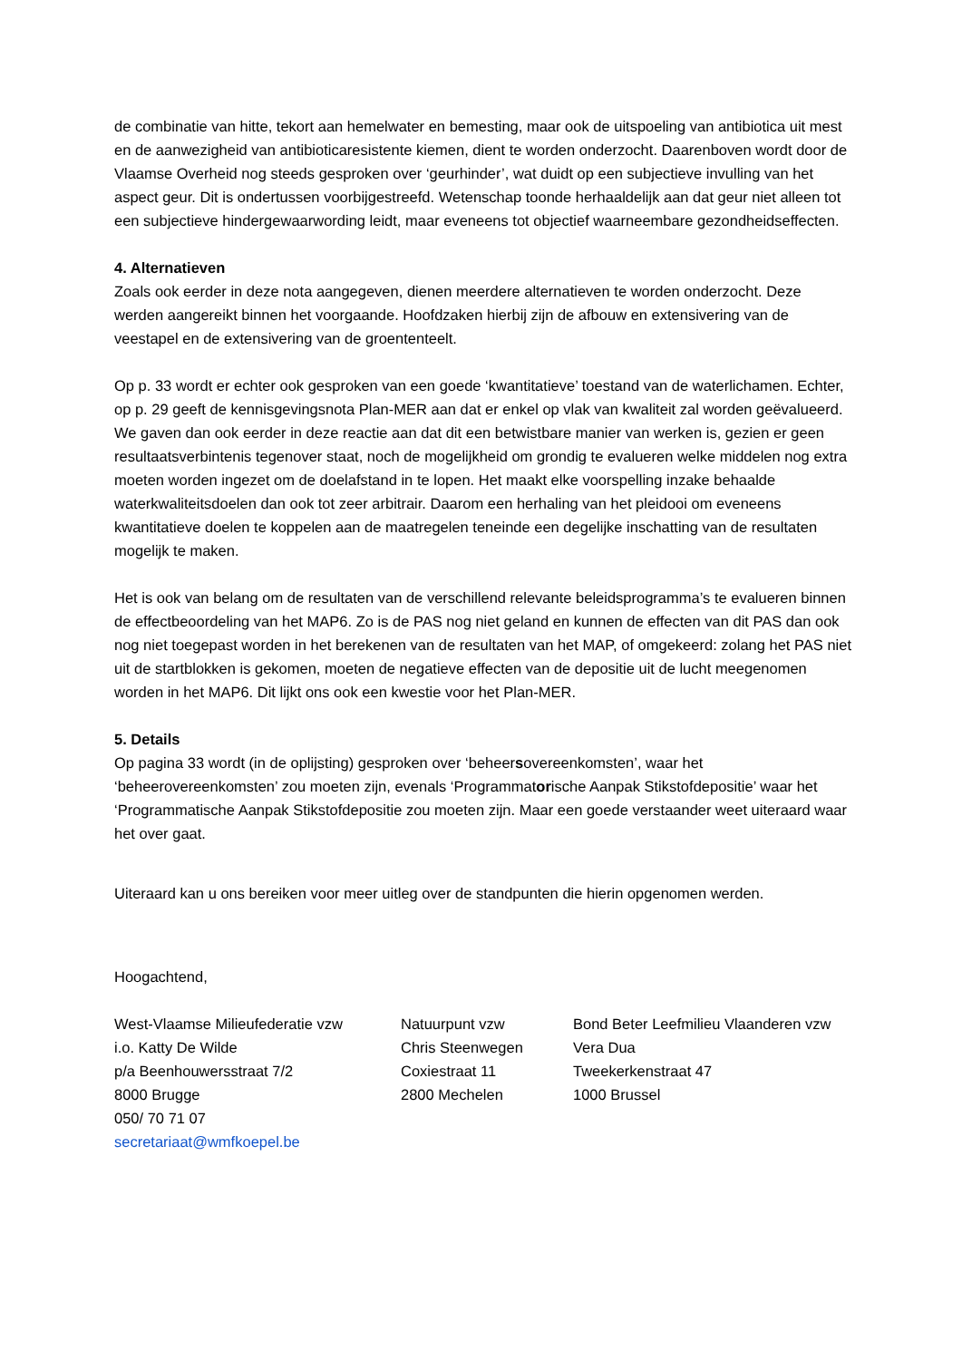de combinatie van hitte, tekort aan hemelwater en bemesting, maar ook de uitspoeling van antibiotica uit mest en de aanwezigheid van antibioticaresistente kiemen, dient te worden onderzocht. Daarenboven wordt door de Vlaamse Overheid nog steeds gesproken over ‘geurhinder’, wat duidt op een subjectieve invulling van het aspect geur. Dit is ondertussen voorbijgestreefd. Wetenschap toonde herhaaldelijk aan dat geur niet alleen tot een subjectieve hindergewaarwording leidt, maar eveneens tot objectief waarneembare gezondheidseffecten.
4. Alternatieven
Zoals ook eerder in deze nota aangegeven, dienen meerdere alternatieven te worden onderzocht. Deze werden aangereikt binnen het voorgaande. Hoofdzaken hierbij zijn de afbouw en extensivering van de veestapel en de extensivering van de groententeelt.
Op p. 33 wordt er echter ook gesproken van een goede ‘kwantitatieve’ toestand van de waterlichamen. Echter, op p. 29 geeft de kennisgevingsnota Plan-MER aan dat er enkel op vlak van kwaliteit zal worden geëvalueerd. We gaven dan ook eerder in deze reactie aan dat dit een betwistbare manier van werken is, gezien er geen resultaatsverbintenis tegenover staat, noch de mogelijkheid om grondig te evalueren welke middelen nog extra moeten worden ingezet om de doelafstand in te lopen. Het maakt elke voorspelling inzake behaalde waterkwaliteitsdoelen dan ook tot zeer arbitrair. Daarom een herhaling van het pleidooi om eveneens kwantitatieve doelen te koppelen aan de maatregelen teneinde een degelijke inschatting van de resultaten mogelijk te maken.
Het is ook van belang om de resultaten van de verschillend relevante beleidsprogramma’s te evalueren binnen de effectbeoordeling van het MAP6. Zo is de PAS nog niet geland en kunnen de effecten van dit PAS dan ook nog niet toegepast worden in het berekenen van de resultaten van het MAP, of omgekeerd: zolang het PAS niet uit de startblokken is gekomen, moeten de negatieve effecten van de depositie uit de lucht meegenomen worden in het MAP6. Dit lijkt ons ook een kwestie voor het Plan-MER.
5. Details
Op pagina 33 wordt (in de oplijsting) gesproken over ‘beheersovereenkomsten’, waar het ‘beheerovereenkomsten’ zou moeten zijn, evenals ‘Programmatorische Aanpak Stikstofdepositie’ waar het ‘Programmatische Aanpak Stikstofdepositie zou moeten zijn. Maar een goede verstaander weet uiteraard waar het over gaat.
Uiteraard kan u ons bereiken voor meer uitleg over de standpunten die hierin opgenomen werden.
Hoogachtend,
West-Vlaamse Milieufederatie vzw
i.o. Katty De Wilde
p/a Beenhouwersstraat 7/2
8000 Brugge
050/ 70 71 07
secretariaat@wmfkoepel.be
Natuurpunt vzw
Chris Steenwegen
Coxiestraat 11
2800 Mechelen
Bond Beter Leefmilieu Vlaanderen vzw
Vera Dua
Tweekerkenstraat 47
1000 Brussel